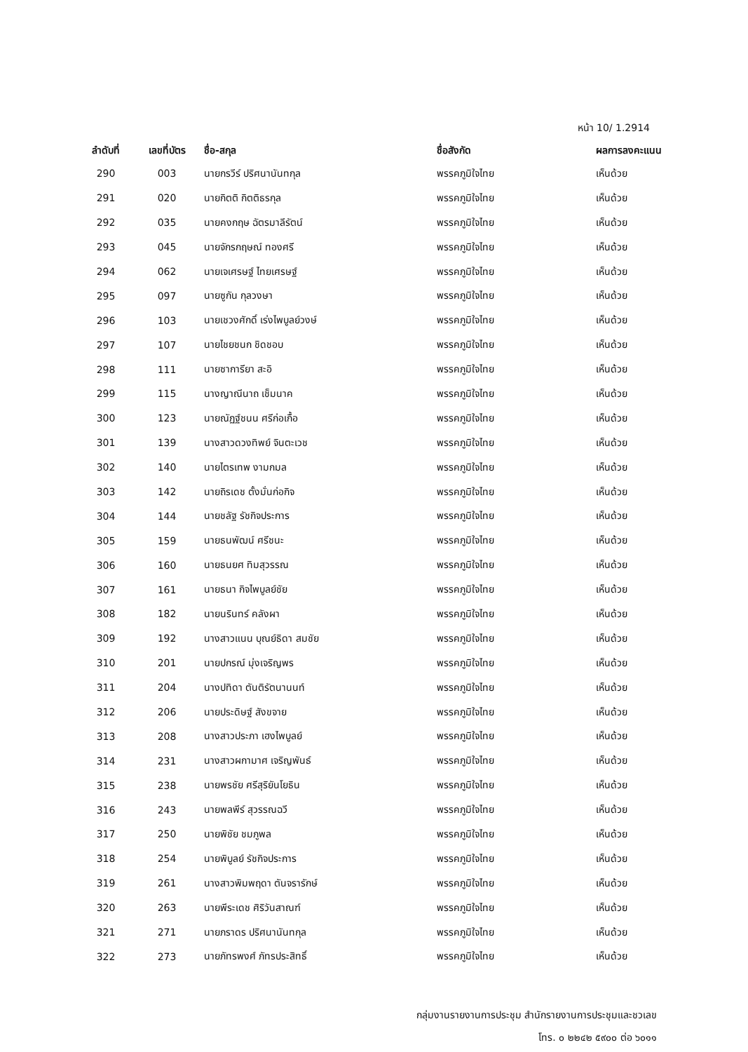หน้า 10/ 1.2914
| ลำดับที่ | เลขที่บัตร | ชื่อ-สกุล | ชื่อสังกัด | ผลการลงคะแนน |
| --- | --- | --- | --- | --- |
| 290 | 003 | นายกรวีร์ ปริศนานันทกุล | พรรคภูมิใจไทย | เห็นด้วย |
| 291 | 020 | นายกิตติ กิตติธรกุล | พรรคภูมิใจไทย | เห็นด้วย |
| 292 | 035 | นายคงกฤษ ฉัตรมาลีรัตน์ | พรรคภูมิใจไทย | เห็นด้วย |
| 293 | 045 | นายจักรกฤษณ์ ทองศรี | พรรคภูมิใจไทย | เห็นด้วย |
| 294 | 062 | นายเจเศรษฐ์ ไทยเศรษฐ์ | พรรคภูมิใจไทย | เห็นด้วย |
| 295 | 097 | นายซูกัน กุลวงษา | พรรคภูมิใจไทย | เห็นด้วย |
| 296 | 103 | นายเชวงศักดิ์ เร่งไพบูลย์วงษ์ | พรรคภูมิใจไทย | เห็นด้วย |
| 297 | 107 | นายไชยชนก ชิดชอบ | พรรคภูมิใจไทย | เห็นด้วย |
| 298 | 111 | นายซาการียา สะอิ | พรรคภูมิใจไทย | เห็นด้วย |
| 299 | 115 | นางญาณีนาถ เช็มนาค | พรรคภูมิใจไทย | เห็นด้วย |
| 300 | 123 | นายณัฏฐ์ชนน ศรีก่อเกื้อ | พรรคภูมิใจไทย | เห็นด้วย |
| 301 | 139 | นางสาวดวงทิพย์ จินตะเวช | พรรคภูมิใจไทย | เห็นด้วย |
| 302 | 140 | นายไตรเทพ งามกมล | พรรคภูมิใจไทย | เห็นด้วย |
| 303 | 142 | นายถิรเดช ตั้งมั่นก่อกิจ | พรรคภูมิใจไทย | เห็นด้วย |
| 304 | 144 | นายชลัฐ รัชกิจประการ | พรรคภูมิใจไทย | เห็นด้วย |
| 305 | 159 | นายธนพัฒน์ ศรีชนะ | พรรคภูมิใจไทย | เห็นด้วย |
| 306 | 160 | นายธนยศ ทิมสุวรรณ | พรรคภูมิใจไทย | เห็นด้วย |
| 307 | 161 | นายธนา กิจไพบูลย์ชัย | พรรคภูมิใจไทย | เห็นด้วย |
| 308 | 182 | นายนรินทร์ คลังผา | พรรคภูมิใจไทย | เห็นด้วย |
| 309 | 192 | นางสาวแนน บุณย์ธิดา สมชัย | พรรคภูมิใจไทย | เห็นด้วย |
| 310 | 201 | นายปกรณ์ มุ่งเจริญพร | พรรคภูมิใจไทย | เห็นด้วย |
| 311 | 204 | นางปทิดา ตันติรัตนานนท์ | พรรคภูมิใจไทย | เห็นด้วย |
| 312 | 206 | นายประดิษฐ์ สังขจาย | พรรคภูมิใจไทย | เห็นด้วย |
| 313 | 208 | นางสาวประภา เฮงไพบูลย์ | พรรคภูมิใจไทย | เห็นด้วย |
| 314 | 231 | นางสาวผกามาศ เจริญพันธ์ | พรรคภูมิใจไทย | เห็นด้วย |
| 315 | 238 | นายพรชัย ศรีสุริยันโยธิน | พรรคภูมิใจไทย | เห็นด้วย |
| 316 | 243 | นายพลพีร์ สุวรรณฉวี | พรรคภูมิใจไทย | เห็นด้วย |
| 317 | 250 | นายพิชัย ชมภูพล | พรรคภูมิใจไทย | เห็นด้วย |
| 318 | 254 | นายพิบูลย์ รัชกิจประการ | พรรคภูมิใจไทย | เห็นด้วย |
| 319 | 261 | นางสาวพิมพฤดา ตันจรารักษ์ | พรรคภูมิใจไทย | เห็นด้วย |
| 320 | 263 | นายพีระเดช ศิริวันสาณฑ์ | พรรคภูมิใจไทย | เห็นด้วย |
| 321 | 271 | นายภราดร ปริศนานันทกุล | พรรคภูมิใจไทย | เห็นด้วย |
| 322 | 273 | นายภัทรพงศ์ ภัทรประสิทธิ์ | พรรคภูมิใจไทย | เห็นด้วย |
กลุ่มงานรายงานการประชุม สำนักรายงานการประชุมและชวเลข
โทร. ๐ ๒๒๔๒ ๕๙๐๐ ต่อ ๖๐๑๑